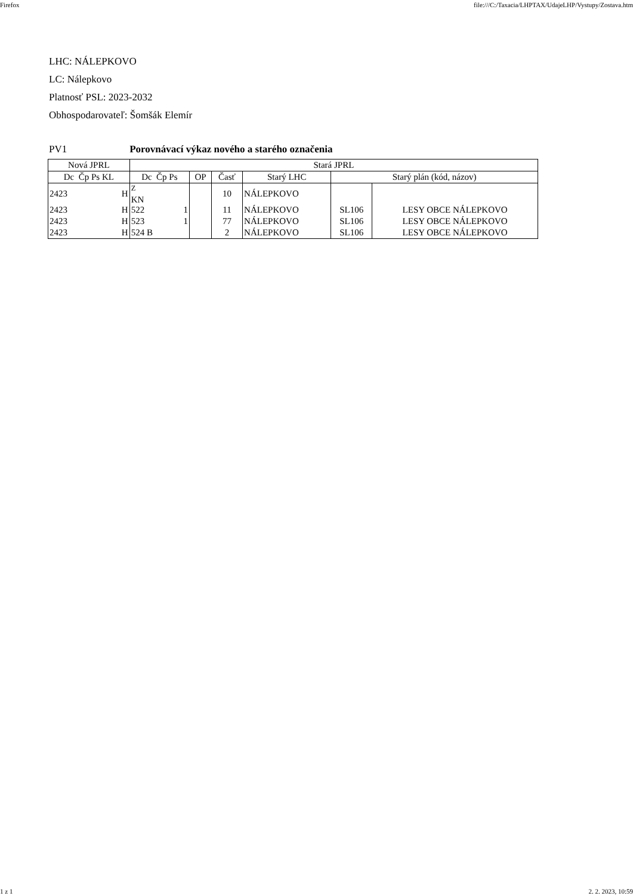Firefox file:///C:/Taxacia/LHPTAX/UdajeLHP/Vystupy/Zostava.htm
LHC: NÁLEPKOVO
LC: Nálepkovo
Platnosť PSL: 2023-2032
Obhospodarovateľ: Šomšák Elemír
PV1 Porovnávací výkaz nového a starého označenia
| Nová JPRL | | | | Stará JPRL | | | | | | |
| --- | --- | --- | --- | --- | --- | --- | --- | --- | --- | --- |
| Dc Čp Ps KL | | | | Dc Čp Ps | | OP | Časť | Starý LHC | Starý plán (kód, názov) | |
| 2423 | | | H | <sup>Z</sup> KN | | | 10 | NÁLEPKOVO | | |
| 2423 | | | H | 522 | 1 | | 11 | NÁLEPKOVO | SL106 | LESY OBCE NÁLEPKOVO |
| 2423 | | | H | 523 | 1 | | 77 | NÁLEPKOVO | SL106 | LESY OBCE NÁLEPKOVO |
| 2423 | | | H | 524 B | | | 2 | NÁLEPKOVO | SL106 | LESY OBCE NÁLEPKOVO |
1 z 1 2. 2. 2023, 10:59